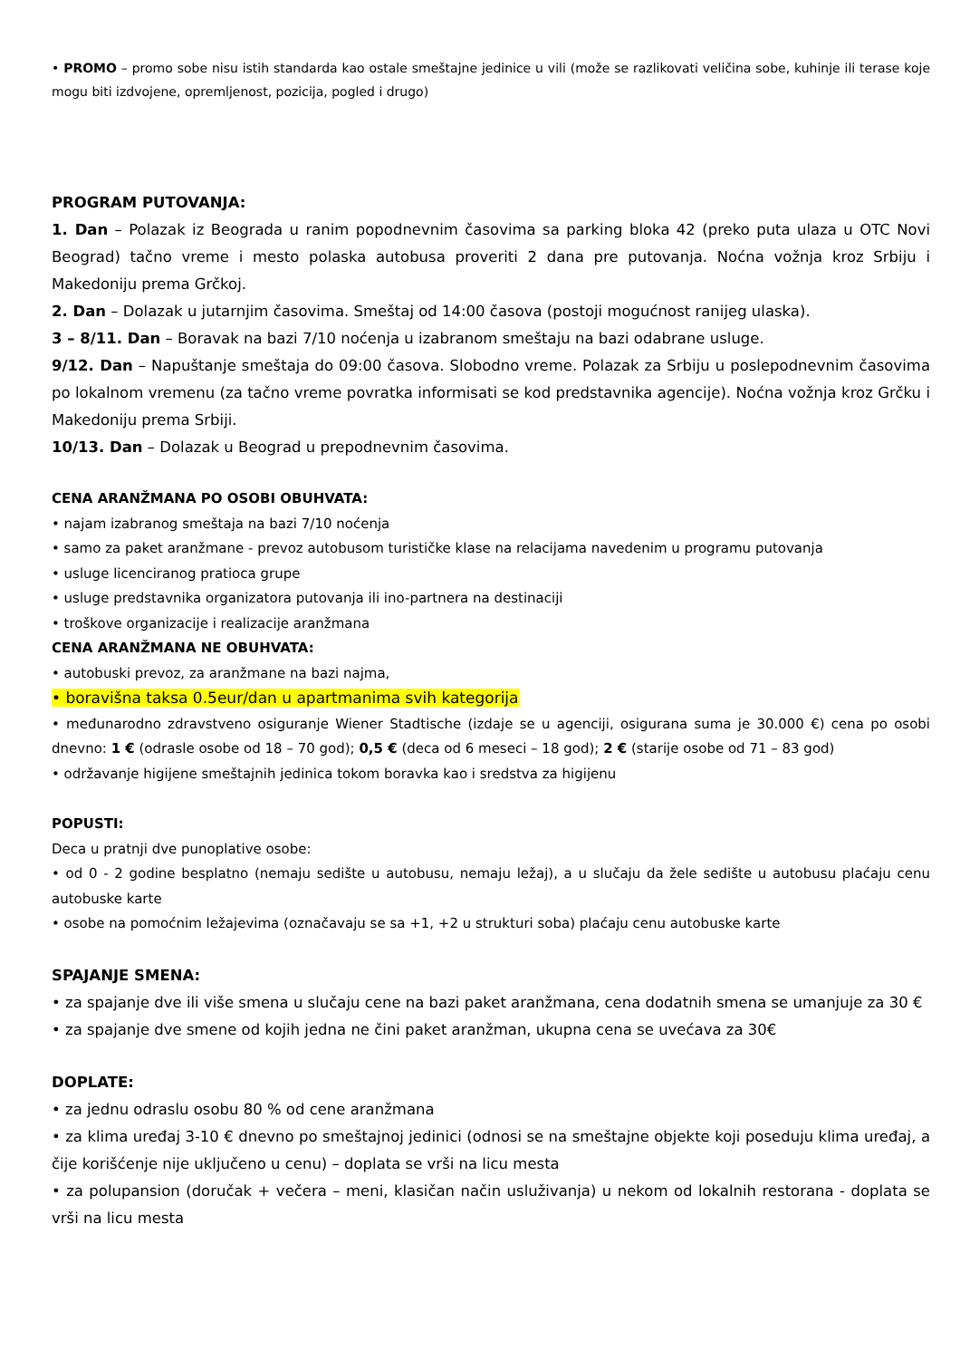• PROMO – promo sobe nisu istih standarda kao ostale smeštajne jedinice u vili (može se razlikovati veličina sobe, kuhinje ili terase koje mogu biti izdvojene, opremljenost, pozicija, pogled i drugo)
PROGRAM PUTOVANJA:
1. Dan – Polazak iz Beograda u ranim popodnevnim časovima sa parking bloka 42 (preko puta ulaza u OTC Novi Beograd) tačno vreme i mesto polaska autobusa proveriti 2 dana pre putovanja. Noćna vožnja kroz Srbiju i Makedoniju prema Grčkoj.
2. Dan – Dolazak u jutarnjim časovima. Smeštaj od 14:00 časova (postoji mogućnost ranijeg ulaska).
3 – 8/11. Dan – Boravak na bazi 7/10 noćenja u izabranom smeštaju na bazi odabrane usluge.
9/12. Dan – Napuštanje smeštaja do 09:00 časova. Slobodno vreme. Polazak za Srbiju u poslepodnevnim časovima po lokalnom vremenu (za tačno vreme povratka informisati se kod predstavnika agencije). Noćna vožnja kroz Grčku i Makedoniju prema Srbiji.
10/13. Dan – Dolazak u Beograd u prepodnevnim časovima.
CENA ARANŽMANA PO OSOBI OBUHVATA:
• najam izabranog smeštaja na bazi 7/10 noćenja
• samo za paket aranžmane - prevoz autobusom turističke klase na relacijama navedenim u programu putovanja
• usluge licenciranog pratioca grupe
• usluge predstavnika organizatora putovanja ili ino-partnera na destinaciji
• troškove organizacije i realizacije aranžmana
CENA ARANŽMANA NE OBUHVATA:
• autobuski prevoz, za aranžmane na bazi najma,
• boravišna taksa 0.5eur/dan u apartmanima svih kategorija
• međunarodno zdravstveno osiguranje Wiener Stadtische (izdaje se u agenciji, osigurana suma je 30.000 €) cena po osobi dnevno: 1 € (odrasle osobe od 18 – 70 god); 0,5 € (deca od 6 meseci – 18 god); 2 € (starije osobe od 71 – 83 god)
• održavanje higijene smeštajnih jedinica tokom boravka kao i sredstva za higijenu
POPUSTI:
Deca u pratnji dve punoplative osobe:
• od 0 - 2 godine besplatno (nemaju sedište u autobusu, nemaju ležaj), a u slučaju da žele sedište u autobusu plaćaju cenu autobuske karte
• osobe na pomoćnim ležajevima (označavaju se sa +1, +2 u strukturi soba) plaćaju cenu autobuske karte
SPAJANJE SMENA:
• za spajanje dve ili više smena u slučaju cene na bazi paket aranžmana, cena dodatnih smena se umanjuje za 30 €
• za spajanje dve smene od kojih jedna ne čini paket aranžman, ukupna cena se uvećava za 30€
DOPLATE:
• za jednu odraslu osobu 80 % od cene aranžmana
• za klima uređaj 3-10 € dnevno po smeštajnoj jedinici (odnosi se na smeštajne objekte koji poseduju klima uređaj, a čije korišćenje nije uključeno u cenu) – doplata se vrši na licu mesta
• za polupansion (doručak + večera – meni, klasičan način usluživanja) u nekom od lokalnih restorana - doplata se vrši na licu mesta